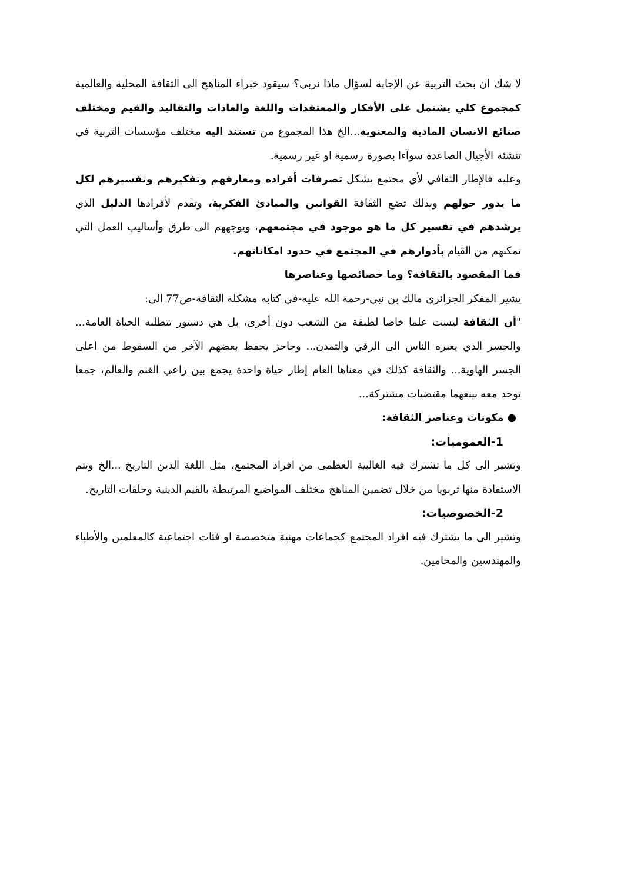لا شك ان بحث التربية عن الإجابة لسؤال ماذا نربي؟ سيقود خبراء المناهج الى الثقافة المحلية والعالمية كمجموع كلي يشتمل على الأفكار والمعتقدات واللغة والعادات والتقاليد والقيم ومختلف صنائع الانسان المادية والمعنوية...الخ هذا المجموع من تستند اليه مختلف مؤسسات التربية في تنشئة الأجيال الصاعدة سوآءا بصورة رسمية او غير رسمية.
وعليه فالإطار الثقافي لأي مجتمع يشكل تصرفات أفراده ومعارفهم وتفكيرهم وتفسيرهم لكل ما يدور حولهم وبذلك تضع الثقافة القوانين والمبادئ الفكرية، وتقدم لأفرادها الدليل الذي يرشدهم في تفسير كل ما هو موجود في مجتمعهم، ويوجههم الى طرق وأساليب العمل التي تمكنهم من القيام بأدوارهم في المجتمع في حدود امكاناتهم.
فما المقصود بالثقافة؟ وما خصائصها وعناصرها
يشير المفكر الجزائري مالك بن نبي-رحمة الله عليه-في كتابه مشكلة الثقافة-ص77 الى:
"أن الثقافة ليست علما خاصا لطبقة من الشعب دون أخرى، بل هي دستور تتطلبه الحياة العامة... والجسر الذي يعبره الناس الى الرقي والتمدن... وحاجز يحفظ بعضهم الآخر من السقوط من اعلى الجسر الهاوية... والثقافة كذلك في معناها العام إطار حياة واحدة يجمع بين راعي الغنم والعالم، جمعا توحد معه بينعهما مقتضيات مشتركة...
● مكونات وعناصر الثقافة:
1-العموميات:
وتشير الى كل ما تشترك فيه الغالبية العظمى من افراد المجتمع، مثل اللغة الدين التاريخ ...الخ ويتم الاستفادة منها تربويا من خلال تضمين المناهج مختلف المواضيع المرتبطة بالقيم الدينية وحلقات التاريخ.
2-الخصوصيات:
وتشير الى ما يشترك فيه افراد المجتمع كجماعات مهنية متخصصة او فئات اجتماعية كالمعلمين والأطباء والمهندسين والمحامين.